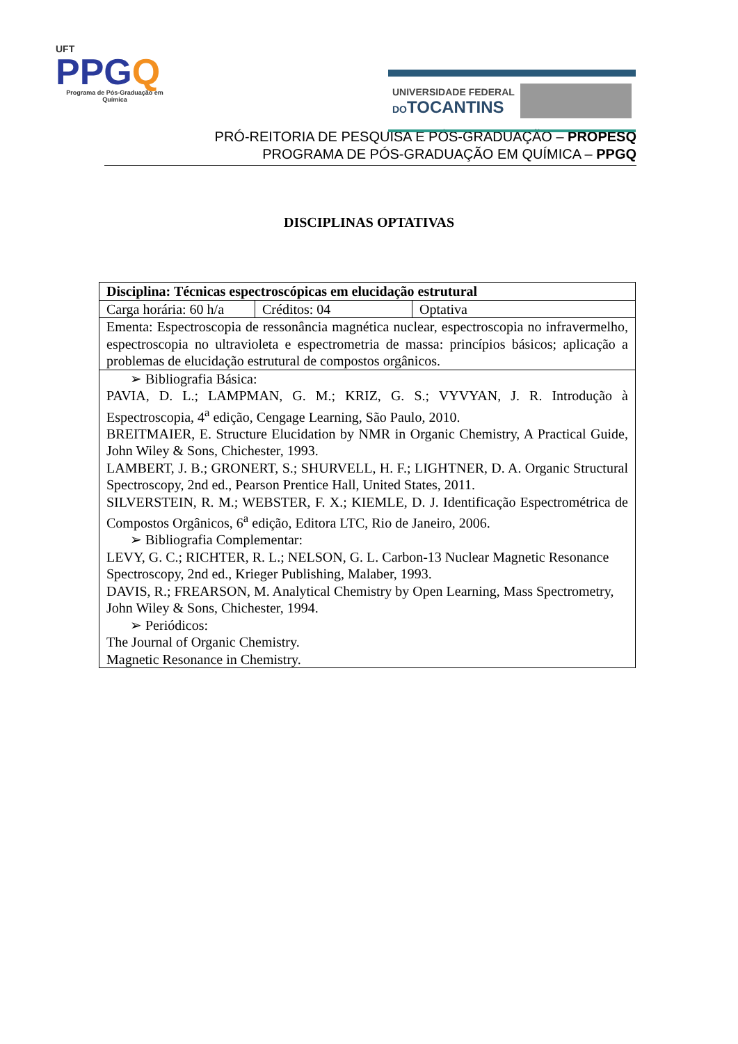UFT
PPGQ
Programa de Pós-Graduação em Química
UNIVERSIDADE FEDERAL
DOTOCANTINS
PRÓ-REITORIA DE PESQUISA E PÓS-GRADUAÇÃO – PROPESQ
PROGRAMA DE PÓS-GRADUAÇÃO EM QUÍMICA – PPGQ
DISCIPLINAS OPTATIVAS
| Disciplina: Técnicas espectroscópicas em elucidação estrutural | | |
| Carga horária: 60 h/a | Créditos: 04 | Optativa |
| Ementa: Espectroscopia de ressonância magnética nuclear, espectroscopia no infravermelho, espectroscopia no ultravioleta e espectrometria de massa: princípios básicos; aplicação a problemas de elucidação estrutural de compostos orgânicos. | | |
| ➢ Bibliografia Básica: PAVIA, D. L.; LAMPMAN, G. M.; KRIZ, G. S.; VYVYAN, J. R. Introdução à Espectroscopia, 4<sup>a</sup> edição, Cengage Learning, São Paulo, 2010. BREITMAIER, E. Structure Elucidation by NMR in Organic Chemistry, A Practical Guide, John Wiley & Sons, Chichester, 1993. LAMBERT, J. B.; GRONERT, S.; SHURVELL, H. F.; LIGHTNER, D. A. Organic Structural Spectroscopy, 2nd ed., Pearson Prentice Hall, United States, 2011. SILVERSTEIN, R. M.; WEBSTER, F. X.; KIEMLE, D. J. Identificação Espectrométrica de Compostos Orgânicos, 6<sup>a</sup> edição, Editora LTC, Rio de Janeiro, 2006. ➢ Bibliografia Complementar: LEVY, G. C.; RICHTER, R. L.; NELSON, G. L. Carbon-13 Nuclear Magnetic Resonance Spectroscopy, 2nd ed., Krieger Publishing, Malaber, 1993. DAVIS, R.; FREARSON, M. Analytical Chemistry by Open Learning, Mass Spectrometry, John Wiley & Sons, Chichester, 1994. ➢ Periódicos: The Journal of Organic Chemistry. Magnetic Resonance in Chemistry. | | |